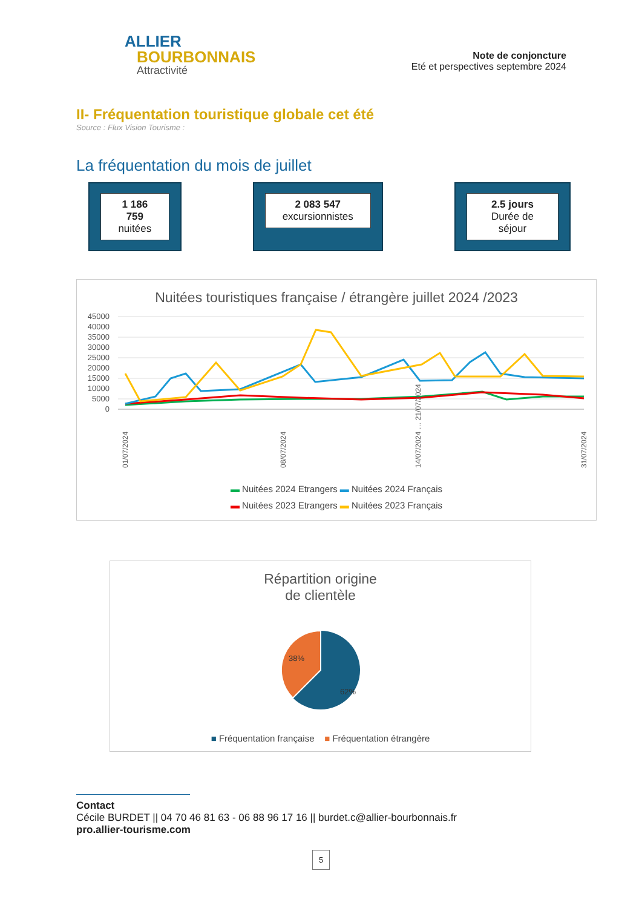ALLIER
BOURBONNAIS
Attractivité
Note de conjoncture
Eté et perspectives septembre 2024
II- Fréquentation touristique globale cet été
Source : Flux Vision Tourisme :
La fréquentation du mois de juillet
1 186 759
nuitées
2 083 547
excursionnistes
2.5 jours
Durée de séjour
Nuitées touristiques française / étrangère juillet 2024 /2023
45000
40000
35000
30000
25000
20000
15000
10000
5000
0
01/07/2024
08/07/2024
14/07/2024 … 21/07/2024
31/07/2024
▬ Nuitées 2024 Etrangers ▬ Nuitées 2024 Français
▬ Nuitées 2023 Etrangers ▬ Nuitées 2023 Français
Répartition origine
de clientèle
38%
62%
■ Fréquentation française ■ Fréquentation étrangère
Contact
Cécile BURDET || 04 70 46 81 63 - 06 88 96 17 16 || burdet.c@allier-bourbonnais.fr
pro.allier-tourisme.com
5